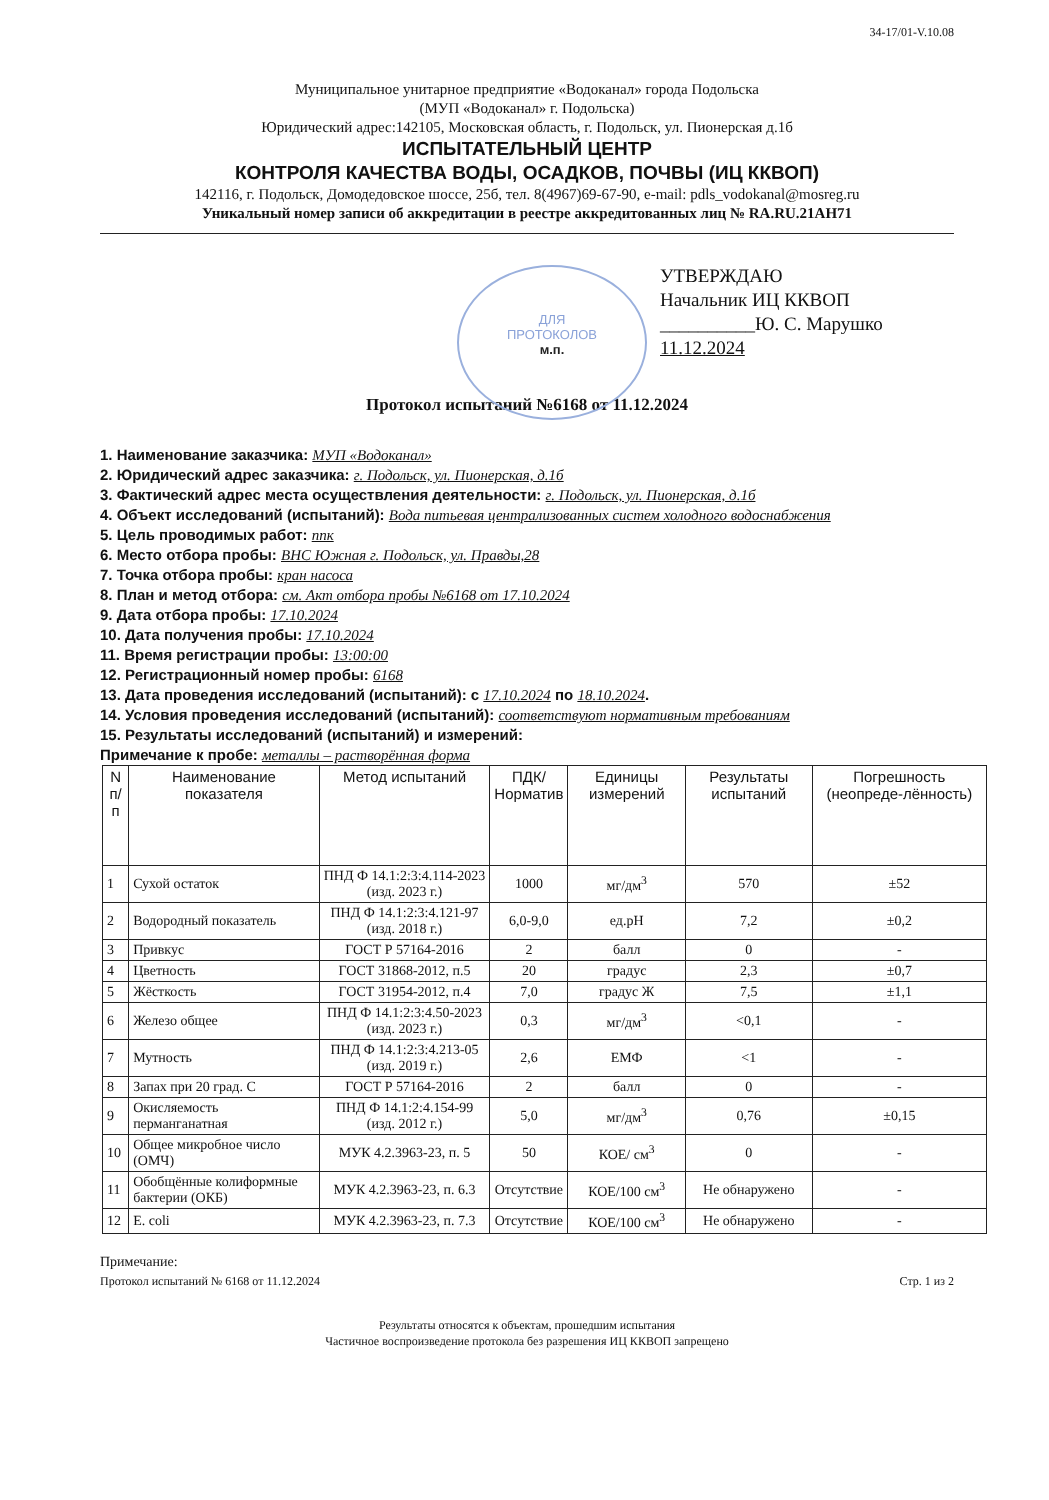34-17/01-V.10.08
Муниципальное унитарное предприятие «Водоканал» города Подольска
(МУП «Водоканал» г. Подольска)
Юридический адрес:142105, Московская область, г. Подольск, ул. Пионерская д.1б
ИСПЫТАТЕЛЬНЫЙ ЦЕНТР
КОНТРОЛЯ КАЧЕСТВА ВОДЫ, ОСАДКОВ, ПОЧВЫ (ИЦ ККВОП)
142116, г. Подольск, Домодедовское шоссе, 25б, тел. 8(4967)69-67-90, e-mail: pdls_vodokanal@mosreg.ru
Уникальный номер записи об аккредитации в реестре аккредитованных лиц № RA.RU.21AH71
ДЛЯ
ПРОТОКОЛОВ
м.п.
УТВЕРЖДАЮ
Начальник ИЦ ККВОП
__________Ю. С. Марушко
11.12.2024
Протокол испытаний №6168 от 11.12.2024
1. Наименование заказчика: МУП «Водоканал»
2. Юридический адрес заказчика: г. Подольск, ул. Пионерская, д.1б
3. Фактический адрес места осуществления деятельности: г. Подольск, ул. Пионерская, д.1б
4. Объект исследований (испытаний): Вода питьевая централизованных систем холодного водоснабжения
5. Цель проводимых работ: ппк
6. Место отбора пробы: ВНС Южная г. Подольск, ул. Правды,28
7. Точка отбора пробы: кран насоса
8. План и метод отбора: см. Акт отбора пробы №6168 от 17.10.2024
9. Дата отбора пробы: 17.10.2024
10. Дата получения пробы: 17.10.2024
11. Время регистрации пробы: 13:00:00
12. Регистрационный номер пробы: 6168
13. Дата проведения исследований (испытаний): с 17.10.2024 по 18.10.2024.
14. Условия проведения исследований (испытаний): соответствуют нормативным требованиям
15. Результаты исследований (испытаний) и измерений:
Примечание к пробе: металлы – растворённая форма
| N п/п | Наименование показателя | Метод испытаний | ПДК/ Норматив | Единицы измерений | Результаты испытаний | Погрешность (неопреде-лённость) |
| --- | --- | --- | --- | --- | --- | --- |
| 1 | Сухой остаток | ПНД Ф 14.1:2:3:4.114-2023 (изд. 2023 г.) | 1000 | мг/дм<sup>3</sup> | 570 | ±52 |
| 2 | Водородный показатель | ПНД Ф 14.1:2:3:4.121-97 (изд. 2018 г.) | 6,0-9,0 | ед.pH | 7,2 | ±0,2 |
| 3 | Привкус | ГОСТ Р 57164-2016 | 2 | балл | 0 | - |
| 4 | Цветность | ГОСТ 31868-2012, п.5 | 20 | градус | 2,3 | ±0,7 |
| 5 | Жёсткость | ГОСТ 31954-2012, п.4 | 7,0 | градус Ж | 7,5 | ±1,1 |
| 6 | Железо общее | ПНД Ф 14.1:2:3:4.50-2023 (изд. 2023 г.) | 0,3 | мг/дм<sup>3</sup> | <0,1 | - |
| 7 | Мутность | ПНД Ф 14.1:2:3:4.213-05 (изд. 2019 г.) | 2,6 | ЕМФ | <1 | - |
| 8 | Запах при 20 град. С | ГОСТ Р 57164-2016 | 2 | балл | 0 | - |
| 9 | Окисляемость перманганатная | ПНД Ф 14.1:2:4.154-99 (изд. 2012 г.) | 5,0 | мг/дм<sup>3</sup> | 0,76 | ±0,15 |
| 10 | Общее микробное число (ОМЧ) | МУК 4.2.3963-23, п. 5 | 50 | КОЕ/ см<sup>3</sup> | 0 | - |
| 11 | Обобщённые колиформные бактерии (ОКБ) | МУК 4.2.3963-23, п. 6.3 | Отсутствие | КОЕ/100 см<sup>3</sup> | Не обнаружено | - |
| 12 | E. coli | МУК 4.2.3963-23, п. 7.3 | Отсутствие | КОЕ/100 см<sup>3</sup> | Не обнаружено | - |
Примечание:
Протокол испытаний № 6168 от 11.12.2024 Стр. 1 из 2
Результаты относятся к объектам, прошедшим испытания
Частичное воспроизведение протокола без разрешения ИЦ ККВОП запрещено